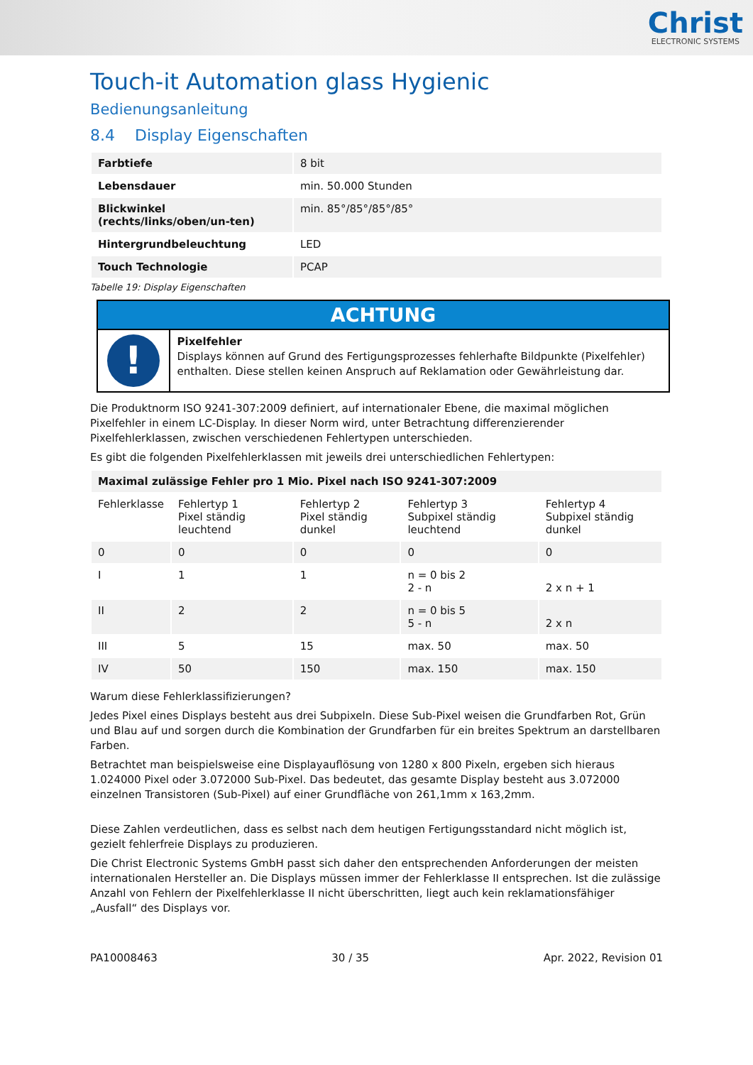Christ
ELECTRONIC SYSTEMS
Touch-it Automation glass Hygienic
Bedienungsanleitung
8.4 Display Eigenschaften
| Farbtiefe | 8 bit |
| Lebensdauer | min. 50.000 Stunden |
| Blickwinkel (rechts/links/oben/un-ten) | min. 85°/85°/85°/85° |
| Hintergrundbeleuchtung | LED |
| Touch Technologie | PCAP |
Tabelle 19: Display Eigenschaften
ACHTUNG
!
Pixelfehler
Displays können auf Grund des Fertigungsprozesses fehlerhafte Bildpunkte (Pixelfehler) enthalten. Diese stellen keinen Anspruch auf Reklamation oder Gewährleistung dar.
Die Produktnorm ISO 9241-307:2009 definiert, auf internationaler Ebene, die maximal möglichen Pixelfehler in einem LC-Display. In dieser Norm wird, unter Betrachtung differenzierender Pixelfehlerklassen, zwischen verschiedenen Fehlertypen unterschieden.
Es gibt die folgenden Pixelfehlerklassen mit jeweils drei unterschiedlichen Fehlertypen:
| Maximal zulässige Fehler pro 1 Mio. Pixel nach ISO 9241-307:2009 | | | | |
| --- | --- | --- | --- | --- |
| Fehlerklasse | Fehlertyp 1 Pixel ständig leuchtend | Fehlertyp 2 Pixel ständig dunkel | Fehlertyp 3 Subpixel ständig leuchtend | Fehlertyp 4 Subpixel ständig dunkel |
| 0 | 0 | 0 | 0 | 0 |
| I | 1 | 1 | n = 0 bis 2 2 - n | 2 x n + 1 |
| II | 2 | 2 | n = 0 bis 5 5 - n | 2 x n |
| III | 5 | 15 | max. 50 | max. 50 |
| IV | 50 | 150 | max. 150 | max. 150 |
Warum diese Fehlerklassifizierungen?
Jedes Pixel eines Displays besteht aus drei Subpixeln. Diese Sub-Pixel weisen die Grundfarben Rot, Grün und Blau auf und sorgen durch die Kombination der Grundfarben für ein breites Spektrum an darstellbaren Farben.
Betrachtet man beispielsweise eine Displayauflösung von 1280 x 800 Pixeln, ergeben sich hieraus 1.024000 Pixel oder 3.072000 Sub-Pixel. Das bedeutet, das gesamte Display besteht aus 3.072000 einzelnen Transistoren (Sub-Pixel) auf einer Grundfläche von 261,1mm x 163,2mm.
Diese Zahlen verdeutlichen, dass es selbst nach dem heutigen Fertigungsstandard nicht möglich ist, gezielt fehlerfreie Displays zu produzieren.
Die Christ Electronic Systems GmbH passt sich daher den entsprechenden Anforderungen der meisten internationalen Hersteller an. Die Displays müssen immer der Fehlerklasse II entsprechen. Ist die zulässige Anzahl von Fehlern der Pixelfehlerklasse II nicht überschritten, liegt auch kein reklamationsfähiger „Ausfall“ des Displays vor.
PA10008463 30 / 35 Apr. 2022, Revision 01